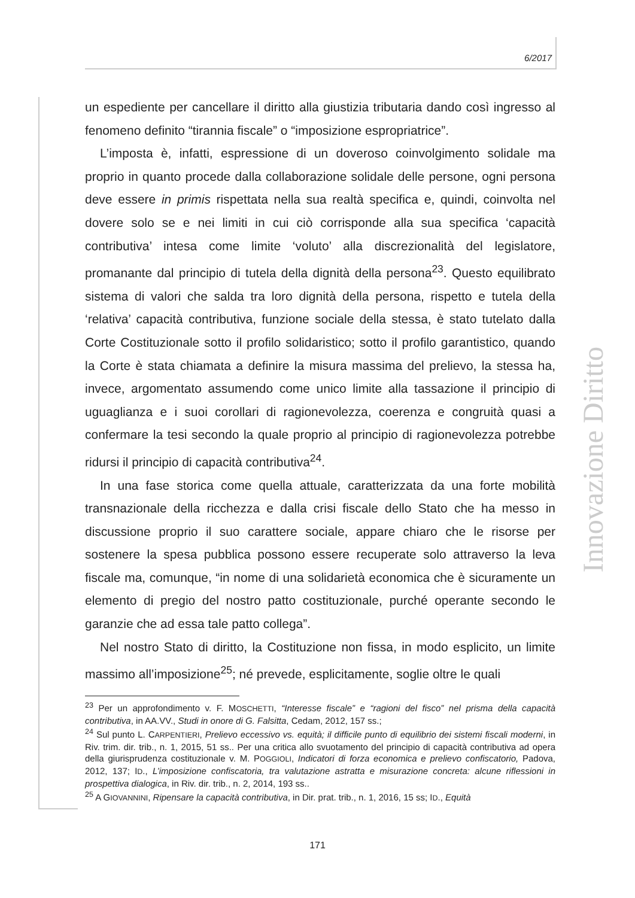6/2017
Innovazione Diritto
un espediente per cancellare il diritto alla giustizia tributaria dando così ingresso al fenomeno definito “tirannia fiscale” o “imposizione espropriatrice”.
L’imposta è, infatti, espressione di un doveroso coinvolgimento solidale ma proprio in quanto procede dalla collaborazione solidale delle persone, ogni persona deve essere in primis rispettata nella sua realtà specifica e, quindi, coinvolta nel dovere solo se e nei limiti in cui ciò corrisponde alla sua specifica ‘capacità contributiva’ intesa come limite ‘voluto’ alla discrezionalità del legislatore, promanante dal principio di tutela della dignità della persona<sup>23</sup>. Questo equilibrato sistema di valori che salda tra loro dignità della persona, rispetto e tutela della ‘relativa’ capacità contributiva, funzione sociale della stessa, è stato tutelato dalla Corte Costituzionale sotto il profilo solidaristico; sotto il profilo garantistico, quando la Corte è stata chiamata a definire la misura massima del prelievo, la stessa ha, invece, argomentato assumendo come unico limite alla tassazione il principio di uguaglianza e i suoi corollari di ragionevolezza, coerenza e congruità quasi a confermare la tesi secondo la quale proprio al principio di ragionevolezza potrebbe ridursi il principio di capacità contributiva<sup>24</sup>.
In una fase storica come quella attuale, caratterizzata da una forte mobilità transnazionale della ricchezza e dalla crisi fiscale dello Stato che ha messo in discussione proprio il suo carattere sociale, appare chiaro che le risorse per sostenere la spesa pubblica possono essere recuperate solo attraverso la leva fiscale ma, comunque, “in nome di una solidarietà economica che è sicuramente un elemento di pregio del nostro patto costituzionale, purché operante secondo le garanzie che ad essa tale patto collega”.
Nel nostro Stato di diritto, la Costituzione non fissa, in modo esplicito, un limite massimo all’imposizione<sup>25</sup>; né prevede, esplicitamente, soglie oltre le quali
<sup>23</sup> Per un approfondimento v. F. MOSCHETTI, “Interesse fiscale” e “ragioni del fisco” nel prisma della capacità contributiva, in AA.VV., Studi in onore di G. Falsitta, Cedam, 2012, 157 ss.;
<sup>24</sup> Sul punto L. CARPENTIERI, Prelievo eccessivo vs. equità; il difficile punto di equilibrio dei sistemi fiscali moderni, in Riv. trim. dir. trib., n. 1, 2015, 51 ss.. Per una critica allo svuotamento del principio di capacità contributiva ad opera della giurisprudenza costituzionale v. M. POGGIOLI, Indicatori di forza economica e prelievo confiscatorio, Padova, 2012, 137; ID., L’imposizione confiscatoria, tra valutazione astratta e misurazione concreta: alcune riflessioni in prospettiva dialogica, in Riv. dir. trib., n. 2, 2014, 193 ss..
<sup>25</sup> A GIOVANNINI, Ripensare la capacità contributiva, in Dir. prat. trib., n. 1, 2016, 15 ss; ID., Equità
171